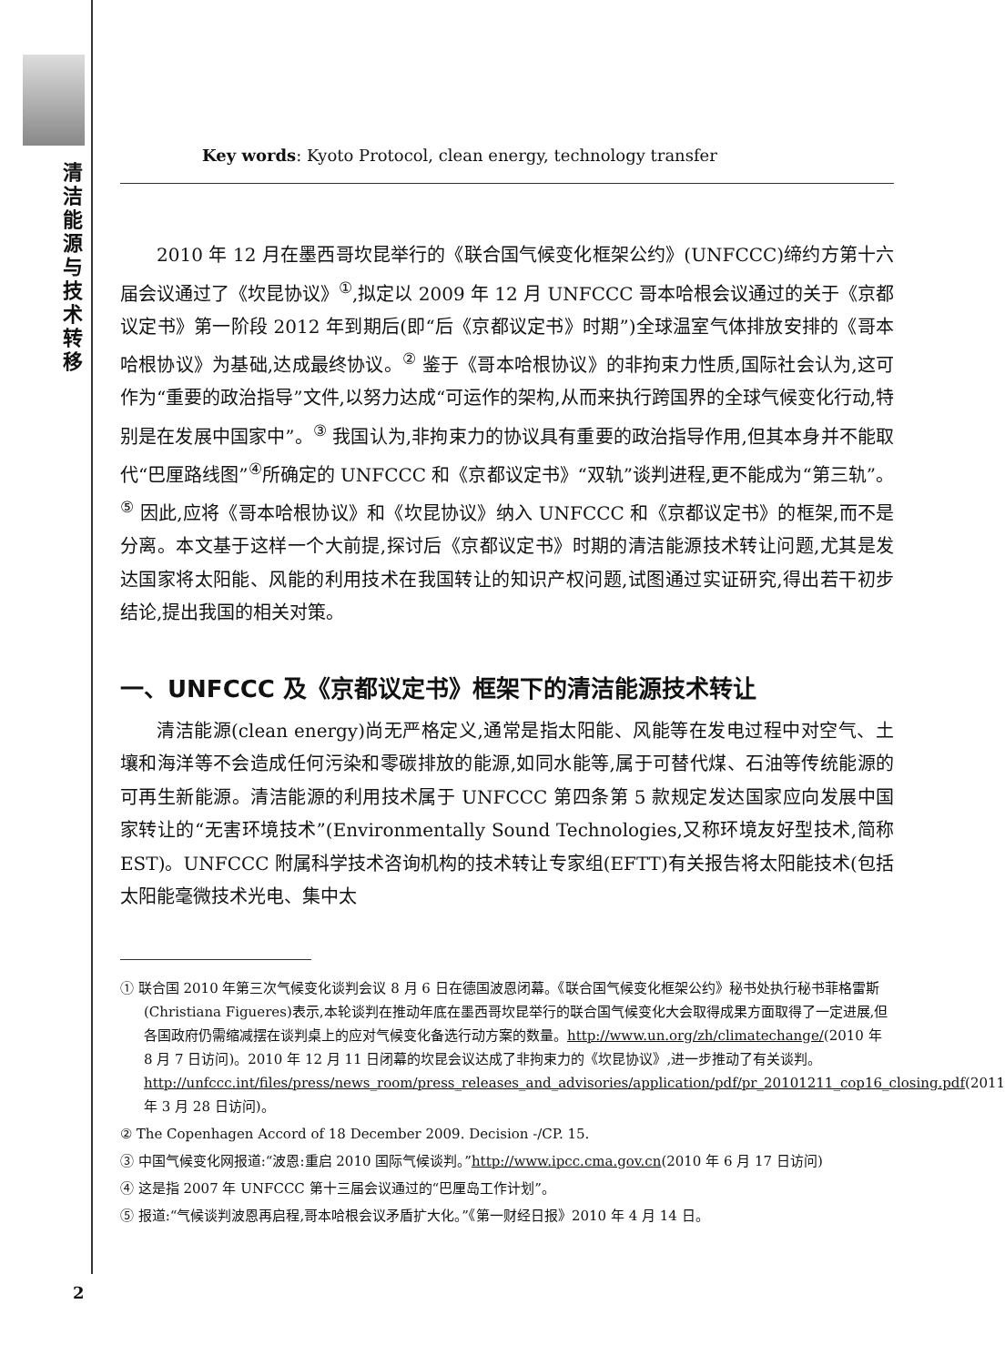清洁能源与技术转移
Key words: Kyoto Protocol, clean energy, technology transfer
2010 年 12 月在墨西哥坎昆举行的《联合国气候变化框架公约》(UNFCCC)缔约方第十六届会议通过了《坎昆协议》<sup>①</sup>,拟定以 2009 年 12 月 UNFCCC 哥本哈根会议通过的关于《京都议定书》第一阶段 2012 年到期后(即“后《京都议定书》时期”)全球温室气体排放安排的《哥本哈根协议》为基础,达成最终协议。<sup>②</sup> 鉴于《哥本哈根协议》的非拘束力性质,国际社会认为,这可作为“重要的政治指导”文件,以努力达成“可运作的架构,从而来执行跨国界的全球气候变化行动,特别是在发展中国家中”。<sup>③</sup> 我国认为,非拘束力的协议具有重要的政治指导作用,但其本身并不能取代“巴厘路线图”<sup>④</sup>所确定的 UNFCCC 和《京都议定书》“双轨”谈判进程,更不能成为“第三轨”。<sup>⑤</sup> 因此,应将《哥本哈根协议》和《坎昆协议》纳入 UNFCCC 和《京都议定书》的框架,而不是分离。本文基于这样一个大前提,探讨后《京都议定书》时期的清洁能源技术转让问题,尤其是发达国家将太阳能、风能的利用技术在我国转让的知识产权问题,试图通过实证研究,得出若干初步结论,提出我国的相关对策。
一、UNFCCC 及《京都议定书》框架下的清洁能源技术转让
清洁能源(clean energy)尚无严格定义,通常是指太阳能、风能等在发电过程中对空气、土壤和海洋等不会造成任何污染和零碳排放的能源,如同水能等,属于可替代煤、石油等传统能源的可再生新能源。清洁能源的利用技术属于 UNFCCC 第四条第 5 款规定发达国家应向发展中国家转让的“无害环境技术”(Environmentally Sound Technologies,又称环境友好型技术,简称 EST)。UNFCCC 附属科学技术咨询机构的技术转让专家组(EFTT)有关报告将太阳能技术(包括太阳能毫微技术光电、集中太
① 联合国 2010 年第三次气候变化谈判会议 8 月 6 日在德国波恩闭幕。《联合国气候变化框架公约》秘书处执行秘书菲格雷斯(Christiana Figueres)表示,本轮谈判在推动年底在墨西哥坎昆举行的联合国气候变化大会取得成果方面取得了一定进展,但各国政府仍需缩减摆在谈判桌上的应对气候变化备选行动方案的数量。http://www.un.org/zh/climatechange/(2010 年 8 月 7 日访问)。2010 年 12 月 11 日闭幕的坎昆会议达成了非拘束力的《坎昆协议》,进一步推动了有关谈判。http://unfccc.int/files/press/news_room/press_releases_and_advisories/application/pdf/pr_20101211_cop16_closing.pdf(2011 年 3 月 28 日访问)。
② The Copenhagen Accord of 18 December 2009. Decision -/CP. 15.
③ 中国气候变化网报道:“波恩:重启 2010 国际气候谈判。”http://www.ipcc.cma.gov.cn(2010 年 6 月 17 日访问)
④ 这是指 2007 年 UNFCCC 第十三届会议通过的“巴厘岛工作计划”。
⑤ 报道:“气候谈判波恩再启程,哥本哈根会议矛盾扩大化。”《第一财经日报》2010 年 4 月 14 日。
2